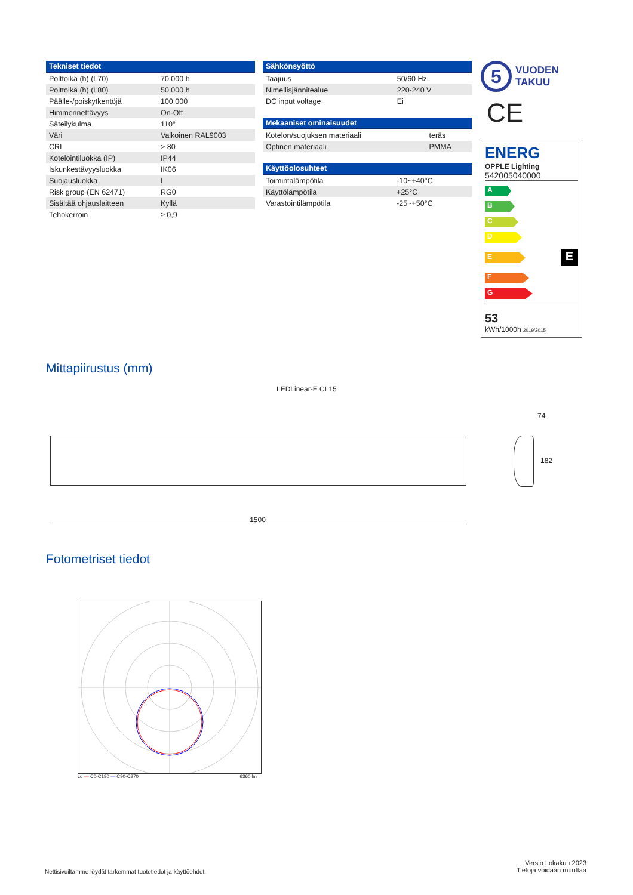| Tekniset tiedot | |
| --- | --- |
| Polttoikä (h) (L70) | 70.000 h |
| Polttoikä (h) (L80) | 50.000 h |
| Päälle-/poiskytkentöjä | 100.000 |
| Himmennettävyys | On-Off |
| Säteilykulma | 110° |
| Väri | Valkoinen RAL9003 |
| CRI | > 80 |
| Kotelointiluokka (IP) | IP44 |
| Iskunkestävyysluokka | IK06 |
| Suojausluokka | I |
| Risk group (EN 62471) | RG0 |
| Sisältää ohjauslaitteen | Kyllä |
| Tehokerroin | ≥ 0,9 |
| Sähkönsyöttö | |
| --- | --- |
| Taajuus | 50/60 Hz |
| Nimellisjännitealue | 220-240 V |
| DC input voltage | Ei |
| Mekaaniset ominaisuudet | |
| --- | --- |
| Kotelon/suojuksen materiaali | teräs |
| Optinen materiaali | PMMA |
| Käyttöolosuhteet | |
| --- | --- |
| Toimintalämpötila | -10~+40°C |
| Käyttölämpötila | +25°C |
| Varastointilämpötila | -25~+50°C |
5
VUODEN
TAKUU
CE
ENERG
OPPLE Lighting
542005040000
A
B
C
D
E
E
F
G
53
kWh/1000h 2019/2015
Mittapiirustus (mm)
LEDLinear-E CL15
1500
74
182
Fotometriset tiedot
cd — C0-C180 — C90-C270 6360 lm
Nettisivuiltamme löydät tarkemmat tuotetiedot ja käyttöehdot.
Versio Lokakuu 2023
Tietoja voidaan muuttaa